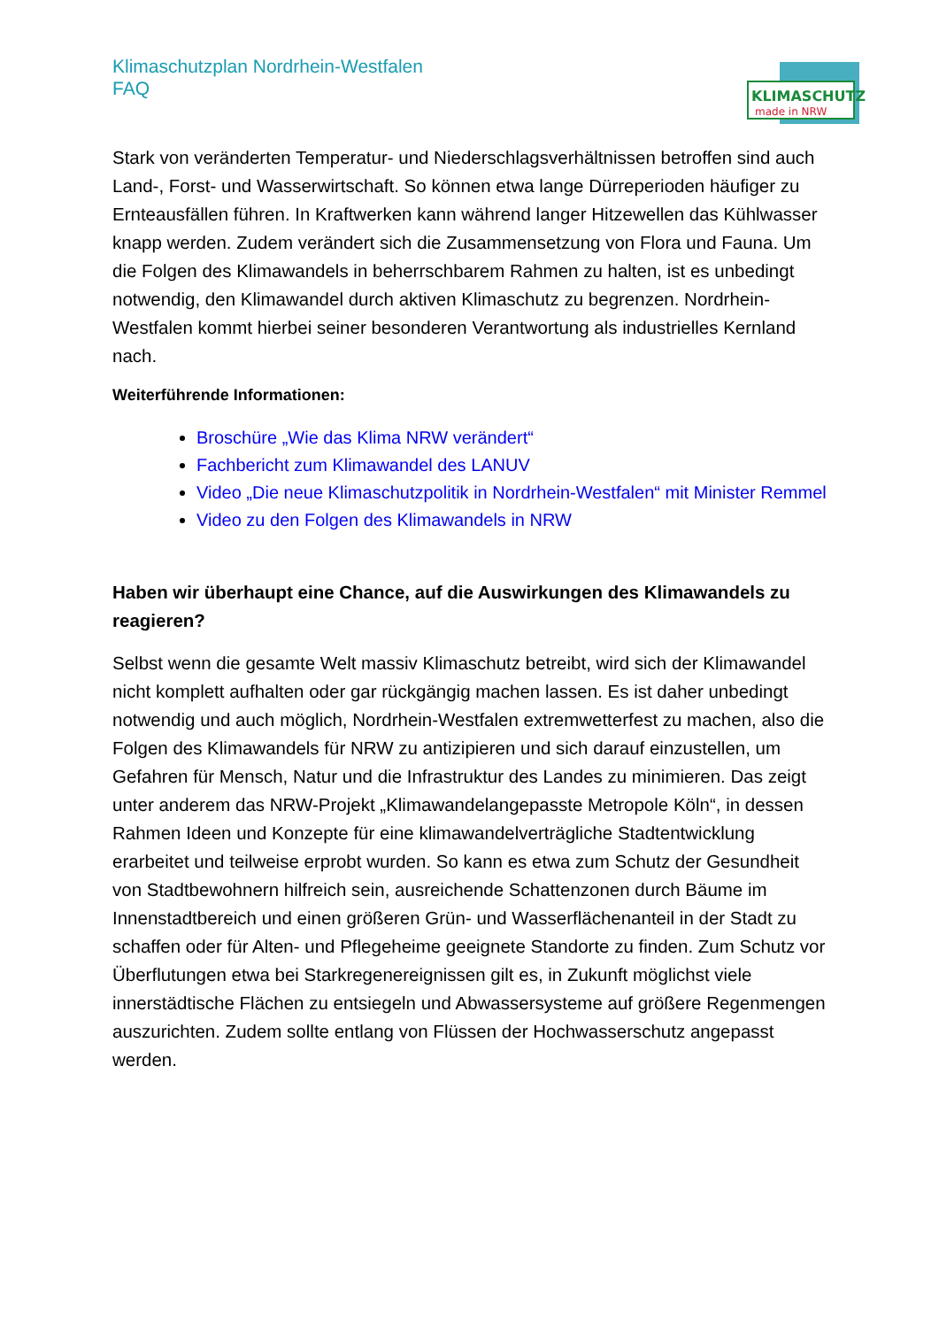Klimaschutzplan Nordrhein-Westfalen
FAQ
KLIMASCHUTZ
made in NRW
Stark von veränderten Temperatur- und Niederschlagsverhältnissen betroffen sind auch Land-, Forst- und Wasserwirtschaft. So können etwa lange Dürreperioden häufiger zu Ernteausfällen führen. In Kraftwerken kann während langer Hitzewellen das Kühlwasser knapp werden. Zudem verändert sich die Zusammensetzung von Flora und Fauna. Um die Folgen des Klimawandels in beherrschbarem Rahmen zu halten, ist es unbedingt notwendig, den Klimawandel durch aktiven Klimaschutz zu begrenzen. Nordrhein-Westfalen kommt hierbei seiner besonderen Verantwortung als industrielles Kernland nach.
Weiterführende Informationen:
Broschüre „Wie das Klima NRW verändert“
Fachbericht zum Klimawandel des LANUV
Video „Die neue Klimaschutzpolitik in Nordrhein-Westfalen“ mit Minister Remmel
Video zu den Folgen des Klimawandels in NRW
Haben wir überhaupt eine Chance, auf die Auswirkungen des Klimawandels zu reagieren?
Selbst wenn die gesamte Welt massiv Klimaschutz betreibt, wird sich der Klimawandel nicht komplett aufhalten oder gar rückgängig machen lassen. Es ist daher unbedingt notwendig und auch möglich, Nordrhein-Westfalen extremwetterfest zu machen, also die Folgen des Klimawandels für NRW zu antizipieren und sich darauf einzustellen, um Gefahren für Mensch, Natur und die Infrastruktur des Landes zu minimieren. Das zeigt unter anderem das NRW-Projekt „Klimawandelangepasste Metropole Köln“, in dessen Rahmen Ideen und Konzepte für eine klimawandelverträgliche Stadtentwicklung erarbeitet und teilweise erprobt wurden. So kann es etwa zum Schutz der Gesundheit von Stadtbewohnern hilfreich sein, ausreichende Schattenzonen durch Bäume im Innenstadtbereich und einen größeren Grün- und Wasserflächenanteil in der Stadt zu schaffen oder für Alten- und Pflegeheime geeignete Standorte zu finden. Zum Schutz vor Überflutungen etwa bei Starkregenereignissen gilt es, in Zukunft möglichst viele innerstädtische Flächen zu entsiegeln und Abwassersysteme auf größere Regenmengen auszurichten. Zudem sollte entlang von Flüssen der Hochwasserschutz angepasst werden.